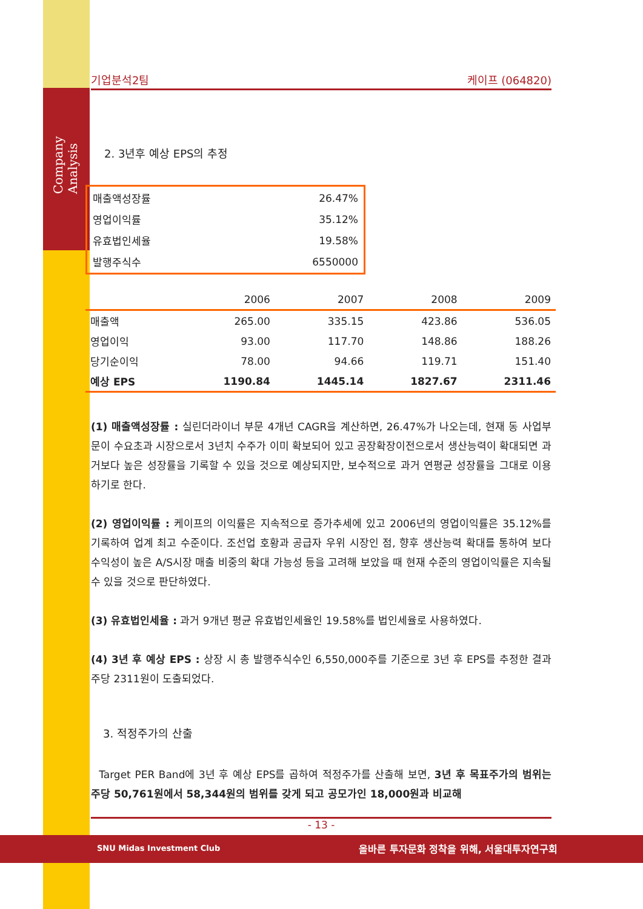Company Analysis
기업분석2팀 케이프 (064820)
2. 3년후 예상 EPS의 추정
| 매출액성장률 | 26.47% |
| 영업이익률 | 35.12% |
| 유효법인세율 | 19.58% |
| 발행주식수 | 6550000 |
| | 2006 | 2007 | 2008 | 2009 |
| --- | --- | --- | --- | --- |
| 매출액 | 265.00 | 335.15 | 423.86 | 536.05 |
| 영업이익 | 93.00 | 117.70 | 148.86 | 188.26 |
| 당기순이익 | 78.00 | 94.66 | 119.71 | 151.40 |
| 예상 EPS | 1190.84 | 1445.14 | 1827.67 | 2311.46 |
(1) 매출액성장률 : 실린더라이너 부문 4개년 CAGR을 계산하면, 26.47%가 나오는데, 현재 동 사업부문이 수요초과 시장으로서 3년치 수주가 이미 확보되어 있고 공장확장이전으로서 생산능력이 확대되면 과거보다 높은 성장률을 기록할 수 있을 것으로 예상되지만, 보수적으로 과거 연평균 성장률을 그대로 이용하기로 한다.
(2) 영업이익률 : 케이프의 이익률은 지속적으로 증가추세에 있고 2006년의 영업이익률은 35.12%를 기록하여 업계 최고 수준이다. 조선업 호황과 공급자 우위 시장인 점, 향후 생산능력 확대를 통하여 보다 수익성이 높은 A/S시장 매출 비중의 확대 가능성 등을 고려해 보았을 때 현재 수준의 영업이익률은 지속될 수 있을 것으로 판단하였다.
(3) 유효법인세율 : 과거 9개년 평균 유효법인세율인 19.58%를 법인세율로 사용하였다.
(4) 3년 후 예상 EPS : 상장 시 총 발행주식수인 6,550,000주를 기준으로 3년 후 EPS를 추정한 결과 주당 2311원이 도출되었다.
3. 적정주가의 산출
Target PER Band에 3년 후 예상 EPS를 곱하여 적정주가를 산출해 보면, 3년 후 목표주가의 범위는 주당 50,761원에서 58,344원의 범위를 갖게 되고 공모가인 18,000원과 비교해
- 13 -
SNU Midas Investment Club
올바른 투자문화 정착을 위해, 서울대투자연구회